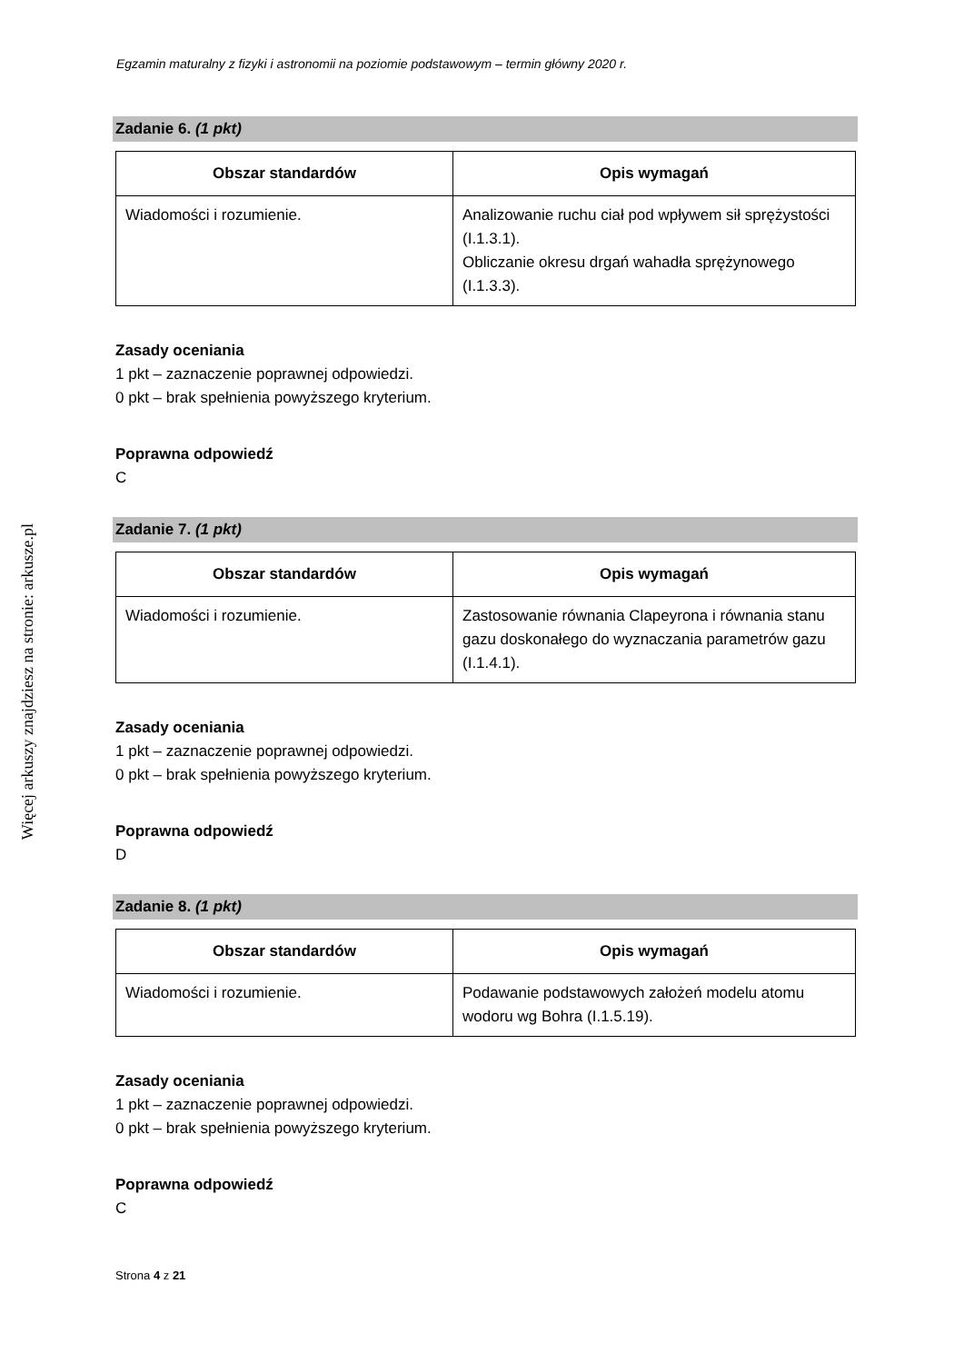Więcej arkuszy znajdziesz na stronie: arkusze.pl
Egzamin maturalny z fizyki i astronomii na poziomie podstawowym – termin główny 2020 r.
Zadanie 6. (1 pkt)
| Obszar standardów | Opis wymagań |
| --- | --- |
| Wiadomości i rozumienie. | Analizowanie ruchu ciał pod wpływem sił sprężystości (I.1.3.1). Obliczanie okresu drgań wahadła sprężynowego (I.1.3.3). |
Zasady oceniania
1 pkt – zaznaczenie poprawnej odpowiedzi.
0 pkt – brak spełnienia powyższego kryterium.
Poprawna odpowiedź
C
Zadanie 7. (1 pkt)
| Obszar standardów | Opis wymagań |
| --- | --- |
| Wiadomości i rozumienie. | Zastosowanie równania Clapeyrona i równania stanu gazu doskonałego do wyznaczania parametrów gazu (I.1.4.1). |
Zasady oceniania
1 pkt – zaznaczenie poprawnej odpowiedzi.
0 pkt – brak spełnienia powyższego kryterium.
Poprawna odpowiedź
D
Zadanie 8. (1 pkt)
| Obszar standardów | Opis wymagań |
| --- | --- |
| Wiadomości i rozumienie. | Podawanie podstawowych założeń modelu atomu wodoru wg Bohra (I.1.5.19). |
Zasady oceniania
1 pkt – zaznaczenie poprawnej odpowiedzi.
0 pkt – brak spełnienia powyższego kryterium.
Poprawna odpowiedź
C
Strona 4 z 21